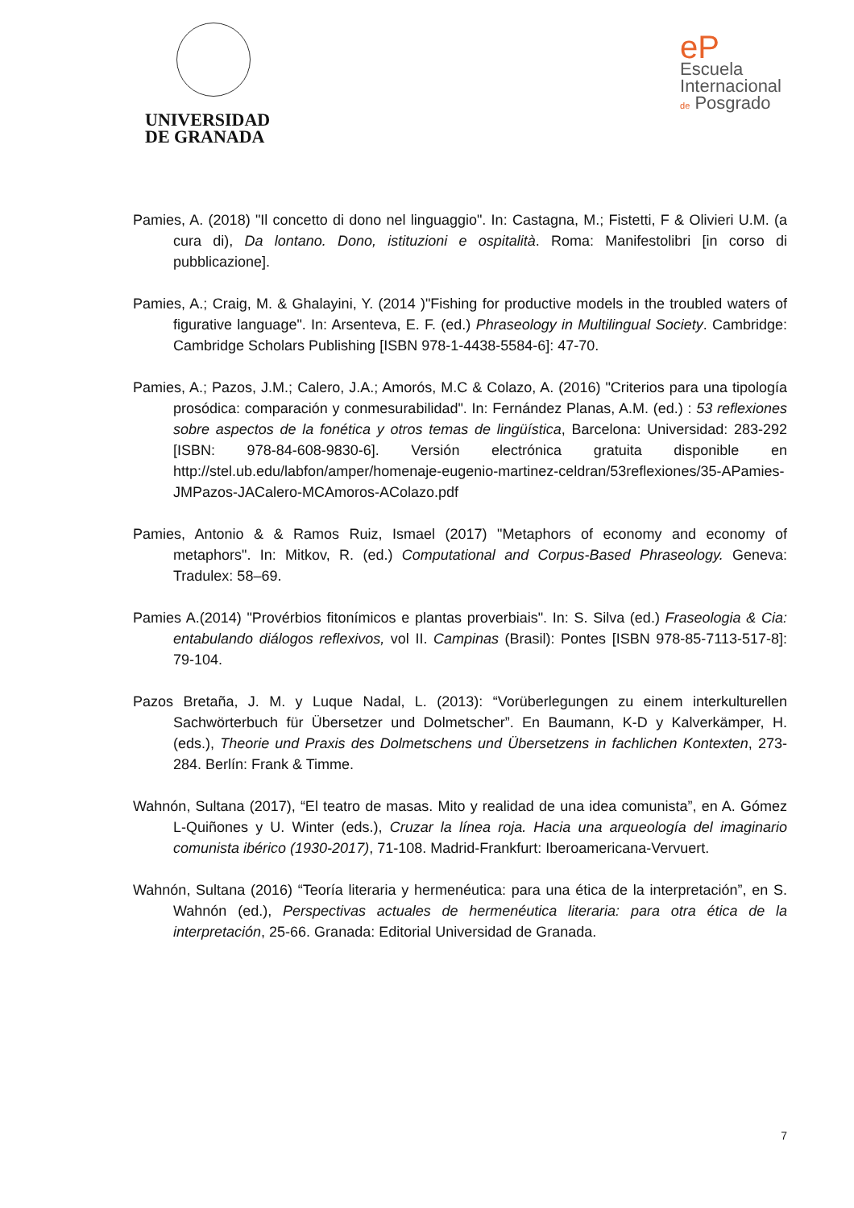UNIVERSIDAD
DE GRANADA
eP
Escuela
Internacional
de Posgrado
Pamies, A. (2018) "Il concetto di dono nel linguaggio". In: Castagna, M.; Fistetti, F & Olivieri U.M. (a cura di), Da lontano. Dono, istituzioni e ospitalità. Roma: Manifestolibri [in corso di pubblicazione].
Pamies, A.; Craig, M. & Ghalayini, Y. (2014 )"Fishing for productive models in the troubled waters of figurative language". In: Arsenteva, E. F. (ed.) Phraseology in Multilingual Society. Cambridge: Cambridge Scholars Publishing [ISBN 978-1-4438-5584-6]: 47-70.
Pamies, A.; Pazos, J.M.; Calero, J.A.; Amorós, M.C & Colazo, A. (2016) "Criterios para una tipología prosódica: comparación y conmesurabilidad". In: Fernández Planas, A.M. (ed.) : 53 reflexiones sobre aspectos de la fonética y otros temas de lingüística, Barcelona: Universidad: 283-292 [ISBN: 978-84-608-9830-6]. Versión electrónica gratuita disponible en http://stel.ub.edu/labfon/amper/homenaje-eugenio-martinez-celdran/53reflexiones/35-APamies-JMPazos-JACalero-MCAmoros-AColazo.pdf
Pamies, Antonio & & Ramos Ruiz, Ismael (2017) "Metaphors of economy and economy of metaphors". In: Mitkov, R. (ed.) Computational and Corpus-Based Phraseology. Geneva: Tradulex: 58–69.
Pamies A.(2014) "Provérbios fitonímicos e plantas proverbiais". In: S. Silva (ed.) Fraseologia & Cia: entabulando diálogos reflexivos, vol II. Campinas (Brasil): Pontes [ISBN 978-85-7113-517-8]: 79-104.
Pazos Bretaña, J. M. y Luque Nadal, L. (2013): “Vorüberlegungen zu einem interkulturellen Sachwörterbuch für Übersetzer und Dolmetscher”. En Baumann, K-D y Kalverkämper, H. (eds.), Theorie und Praxis des Dolmetschens und Übersetzens in fachlichen Kontexten, 273-284. Berlín: Frank & Timme.
Wahnón, Sultana (2017), “El teatro de masas. Mito y realidad de una idea comunista”, en A. Gómez L-Quiñones y U. Winter (eds.), Cruzar la línea roja. Hacia una arqueología del imaginario comunista ibérico (1930-2017), 71-108. Madrid-Frankfurt: Iberoamericana-Vervuert.
Wahnón, Sultana (2016) “Teoría literaria y hermenéutica: para una ética de la interpretación”, en S. Wahnón (ed.), Perspectivas actuales de hermenéutica literaria: para otra ética de la interpretación, 25-66. Granada: Editorial Universidad de Granada.
7